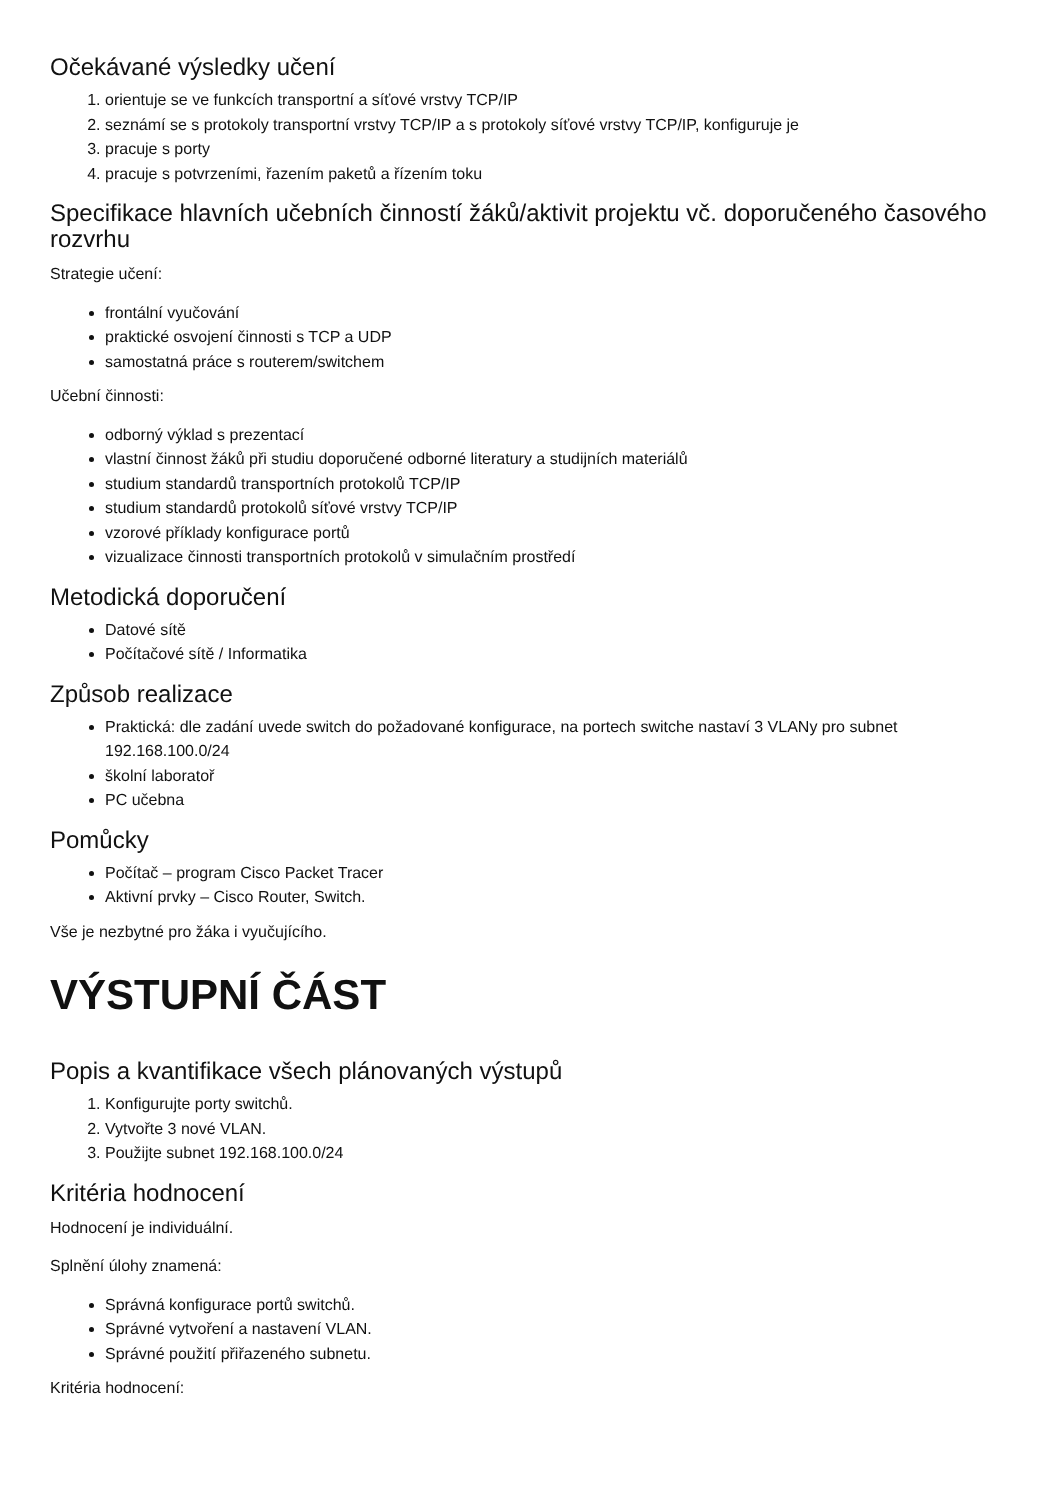Očekávané výsledky učení
1. orientuje se ve funkcích transportní a síťové vrstvy TCP/IP
2. seznámí se s protokoly transportní vrstvy TCP/IP a s protokoly síťové vrstvy TCP/IP, konfiguruje je
3. pracuje s porty
4. pracuje s potvrzeními, řazením paketů a řízením toku
Specifikace hlavních učebních činností žáků/aktivit projektu vč. doporučeného časového rozvrhu
Strategie učení:
frontální vyučování
praktické osvojení činnosti s TCP a UDP
samostatná práce s routerem/switchem
Učební činnosti:
odborný výklad s prezentací
vlastní činnost žáků při studiu doporučené odborné literatury a studijních materiálů
studium standardů transportních protokolů TCP/IP
studium standardů protokolů síťové vrstvy TCP/IP
vzorové příklady konfigurace portů
vizualizace činnosti transportních protokolů v simulačním prostředí
Metodická doporučení
Datové sítě
Počítačové sítě / Informatika
Způsob realizace
Praktická: dle zadání uvede switch do požadované konfigurace, na portech switche nastaví 3 VLANy pro subnet 192.168.100.0/24
školní laboratoř
PC učebna
Pomůcky
Počítač – program Cisco Packet Tracer
Aktivní prvky – Cisco Router, Switch.
Vše je nezbytné pro žáka i vyučujícího.
VÝSTUPNÍ ČÁST
Popis a kvantifikace všech plánovaných výstupů
1. Konfigurujte porty switchů.
2. Vytvořte 3 nové VLAN.
3. Použijte subnet 192.168.100.0/24
Kritéria hodnocení
Hodnocení je individuální.
Splnění úlohy znamená:
Správná konfigurace portů switchů.
Správné vytvoření a nastavení VLAN.
Správné použití přiřazeného subnetu.
Kritéria hodnocení: